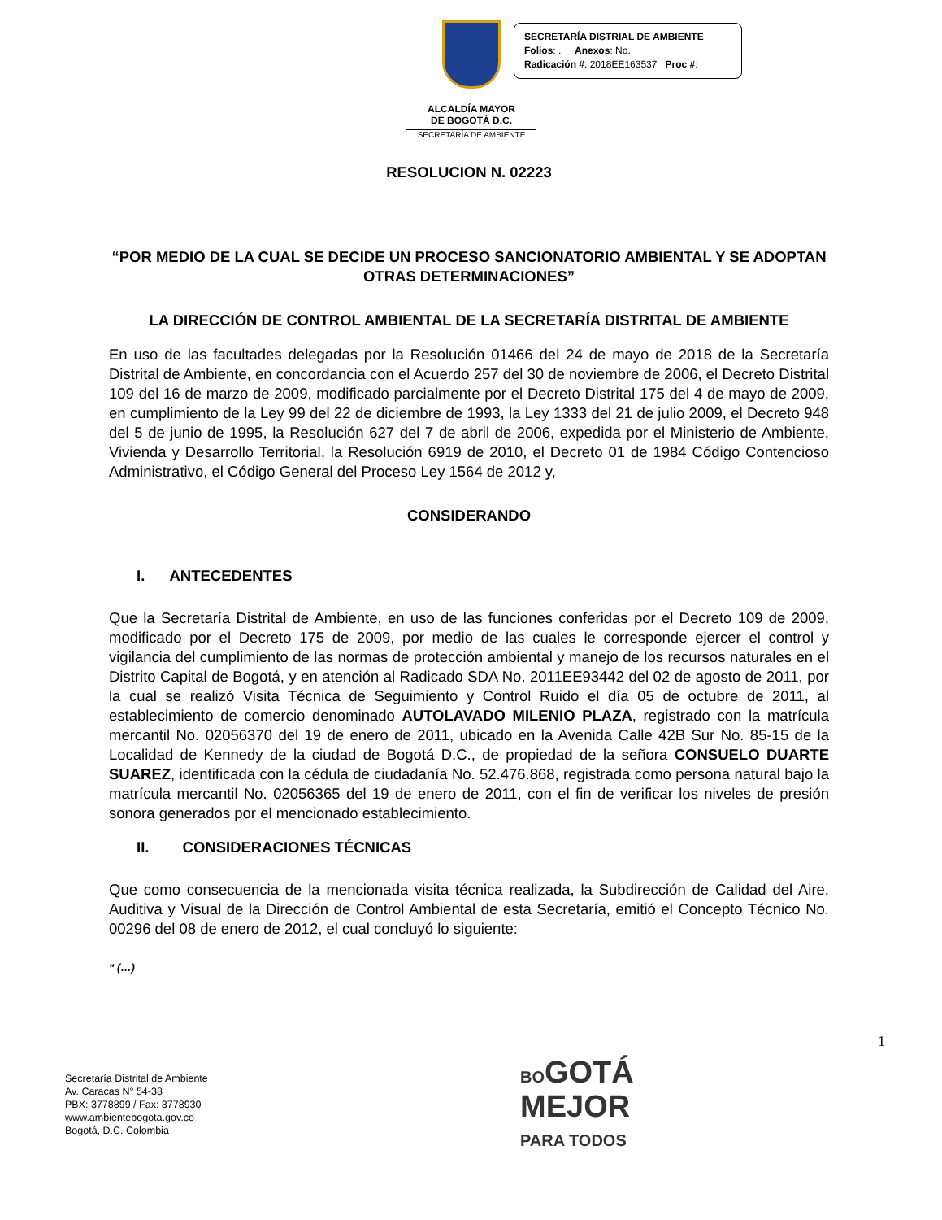ALCALDÍA MAYOR
DE BOGOTÁ D.C.
SECRETARÍA DE AMBIENTE
SECRETARÍA DISTRIAL DE AMBIENTE
Folios: . Anexos: No.
Radicación #: 2018EE163537 Proc #:
RESOLUCION N. 02223
“POR MEDIO DE LA CUAL SE DECIDE UN PROCESO SANCIONATORIO AMBIENTAL Y SE ADOPTAN OTRAS DETERMINACIONES”
LA DIRECCIÓN DE CONTROL AMBIENTAL DE LA SECRETARÍA DISTRITAL DE AMBIENTE
En uso de las facultades delegadas por la Resolución 01466 del 24 de mayo de 2018 de la Secretaría Distrital de Ambiente, en concordancia con el Acuerdo 257 del 30 de noviembre de 2006, el Decreto Distrital 109 del 16 de marzo de 2009, modificado parcialmente por el Decreto Distrital 175 del 4 de mayo de 2009, en cumplimiento de la Ley 99 del 22 de diciembre de 1993, la Ley 1333 del 21 de julio 2009, el Decreto 948 del 5 de junio de 1995, la Resolución 627 del 7 de abril de 2006, expedida por el Ministerio de Ambiente, Vivienda y Desarrollo Territorial, la Resolución 6919 de 2010, el Decreto 01 de 1984 Código Contencioso Administrativo, el Código General del Proceso Ley 1564 de 2012 y,
CONSIDERANDO
I. ANTECEDENTES
Que la Secretaría Distrital de Ambiente, en uso de las funciones conferidas por el Decreto 109 de 2009, modificado por el Decreto 175 de 2009, por medio de las cuales le corresponde ejercer el control y vigilancia del cumplimiento de las normas de protección ambiental y manejo de los recursos naturales en el Distrito Capital de Bogotá, y en atención al Radicado SDA No. 2011EE93442 del 02 de agosto de 2011, por la cual se realizó Visita Técnica de Seguimiento y Control Ruido el día 05 de octubre de 2011, al establecimiento de comercio denominado AUTOLAVADO MILENIO PLAZA, registrado con la matrícula mercantil No. 02056370 del 19 de enero de 2011, ubicado en la Avenida Calle 42B Sur No. 85-15 de la Localidad de Kennedy de la ciudad de Bogotá D.C., de propiedad de la señora CONSUELO DUARTE SUAREZ, identificada con la cédula de ciudadanía No. 52.476.868, registrada como persona natural bajo la matrícula mercantil No. 02056365 del 19 de enero de 2011, con el fin de verificar los niveles de presión sonora generados por el mencionado establecimiento.
II. CONSIDERACIONES TÉCNICAS
Que como consecuencia de la mencionada visita técnica realizada, la Subdirección de Calidad del Aire, Auditiva y Visual de la Dirección de Control Ambiental de esta Secretaría, emitió el Concepto Técnico No. 00296 del 08 de enero de 2012, el cual concluyó lo siguiente:
“ (…)
1
Secretaría Distrital de Ambiente
Av. Caracas N° 54-38
PBX: 3778899 / Fax: 3778930
www.ambientebogota.gov.co
Bogotá, D.C. Colombia
BOGOTÁ
MEJOR
PARA TODOS